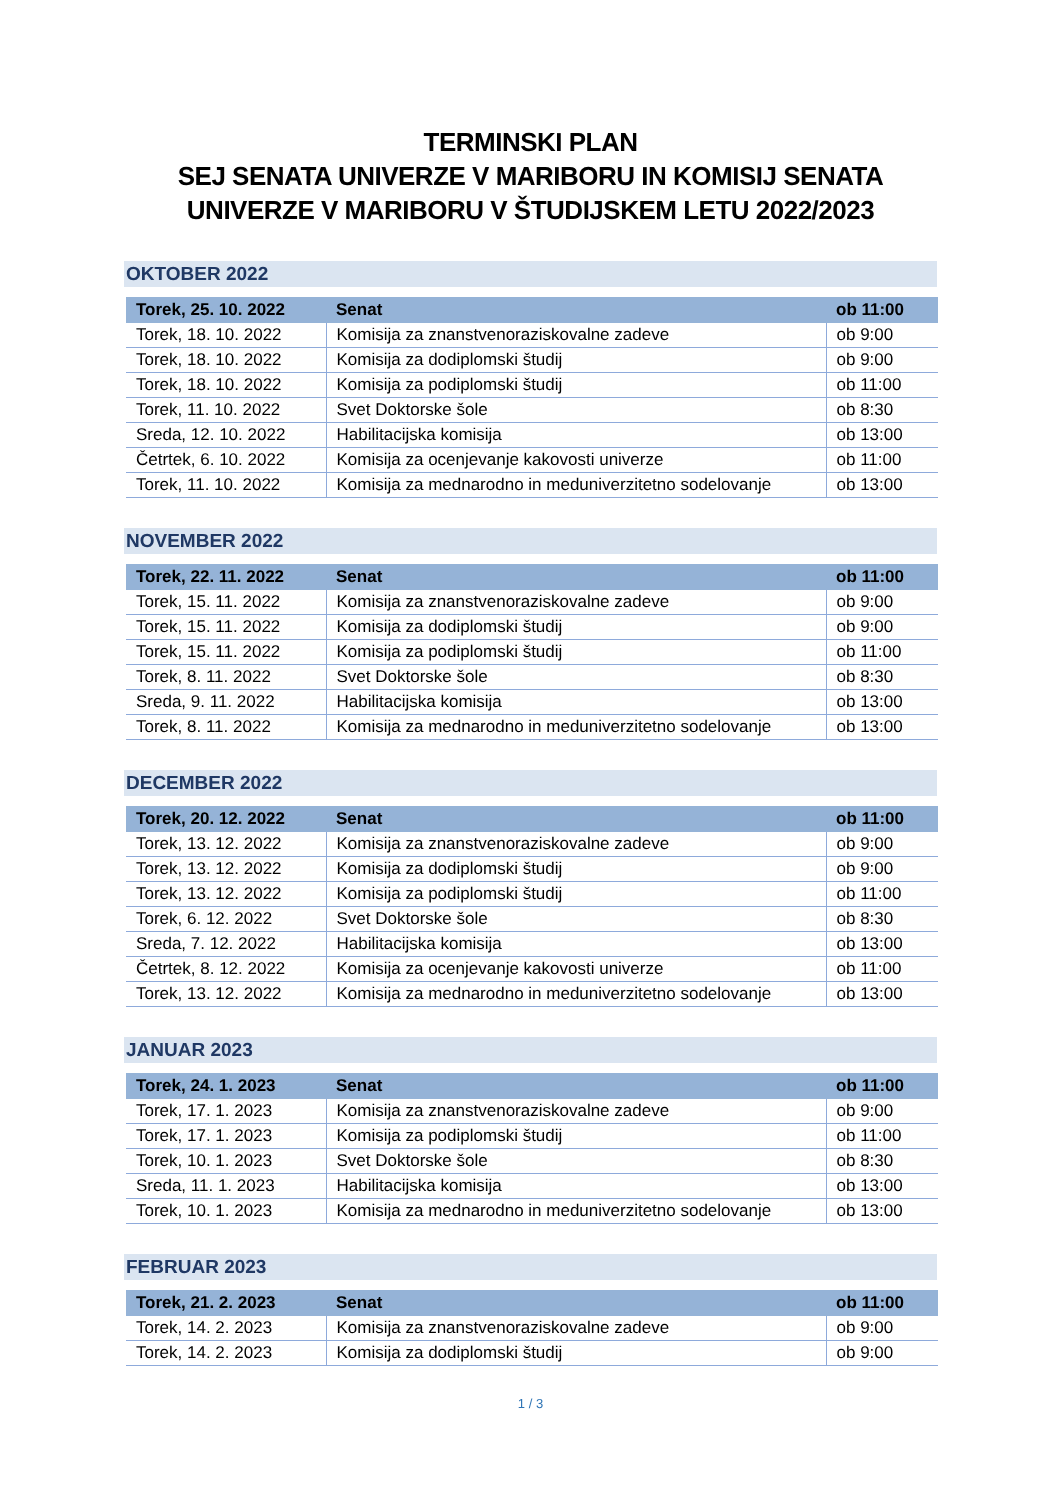TERMINSKI PLAN
SEJ SENATA UNIVERZE V MARIBORU IN KOMISIJ SENATA UNIVERZE V MARIBORU V ŠTUDIJSKEM LETU 2022/2023
OKTOBER 2022
| Torek, 25. 10. 2022 | Senat | ob 11:00 |
| --- | --- | --- |
| Torek, 18. 10. 2022 | Komisija za znanstvenoraziskovalne zadeve | ob 9:00 |
| Torek, 18. 10. 2022 | Komisija za dodiplomski študij | ob 9:00 |
| Torek, 18. 10. 2022 | Komisija za podiplomski študij | ob 11:00 |
| Torek, 11. 10. 2022 | Svet Doktorske šole | ob 8:30 |
| Sreda, 12. 10. 2022 | Habilitacijska komisija | ob 13:00 |
| Četrtek, 6. 10. 2022 | Komisija za ocenjevanje kakovosti univerze | ob 11:00 |
| Torek, 11. 10. 2022 | Komisija za mednarodno in meduniverzitetno sodelovanje | ob 13:00 |
NOVEMBER 2022
| Torek, 22. 11. 2022 | Senat | ob 11:00 |
| --- | --- | --- |
| Torek, 15. 11. 2022 | Komisija za znanstvenoraziskovalne zadeve | ob 9:00 |
| Torek, 15. 11. 2022 | Komisija za dodiplomski študij | ob 9:00 |
| Torek, 15. 11. 2022 | Komisija za podiplomski študij | ob 11:00 |
| Torek, 8. 11. 2022 | Svet Doktorske šole | ob 8:30 |
| Sreda, 9. 11. 2022 | Habilitacijska komisija | ob 13:00 |
| Torek, 8. 11. 2022 | Komisija za mednarodno in meduniverzitetno sodelovanje | ob 13:00 |
DECEMBER 2022
| Torek, 20. 12. 2022 | Senat | ob 11:00 |
| --- | --- | --- |
| Torek, 13. 12. 2022 | Komisija za znanstvenoraziskovalne zadeve | ob 9:00 |
| Torek, 13. 12. 2022 | Komisija za dodiplomski študij | ob 9:00 |
| Torek, 13. 12. 2022 | Komisija za podiplomski študij | ob 11:00 |
| Torek, 6. 12. 2022 | Svet Doktorske šole | ob 8:30 |
| Sreda, 7. 12. 2022 | Habilitacijska komisija | ob 13:00 |
| Četrtek, 8. 12. 2022 | Komisija za ocenjevanje kakovosti univerze | ob 11:00 |
| Torek, 13. 12. 2022 | Komisija za mednarodno in meduniverzitetno sodelovanje | ob 13:00 |
JANUAR 2023
| Torek, 24. 1. 2023 | Senat | ob 11:00 |
| --- | --- | --- |
| Torek, 17. 1. 2023 | Komisija za znanstvenoraziskovalne zadeve | ob 9:00 |
| Torek, 17. 1. 2023 | Komisija za podiplomski študij | ob 11:00 |
| Torek, 10. 1. 2023 | Svet Doktorske šole | ob 8:30 |
| Sreda, 11. 1. 2023 | Habilitacijska komisija | ob 13:00 |
| Torek, 10. 1. 2023 | Komisija za mednarodno in meduniverzitetno sodelovanje | ob 13:00 |
FEBRUAR 2023
| Torek, 21. 2. 2023 | Senat | ob 11:00 |
| --- | --- | --- |
| Torek, 14. 2. 2023 | Komisija za znanstvenoraziskovalne zadeve | ob 9:00 |
| Torek, 14. 2. 2023 | Komisija za dodiplomski študij | ob 9:00 |
1 / 3